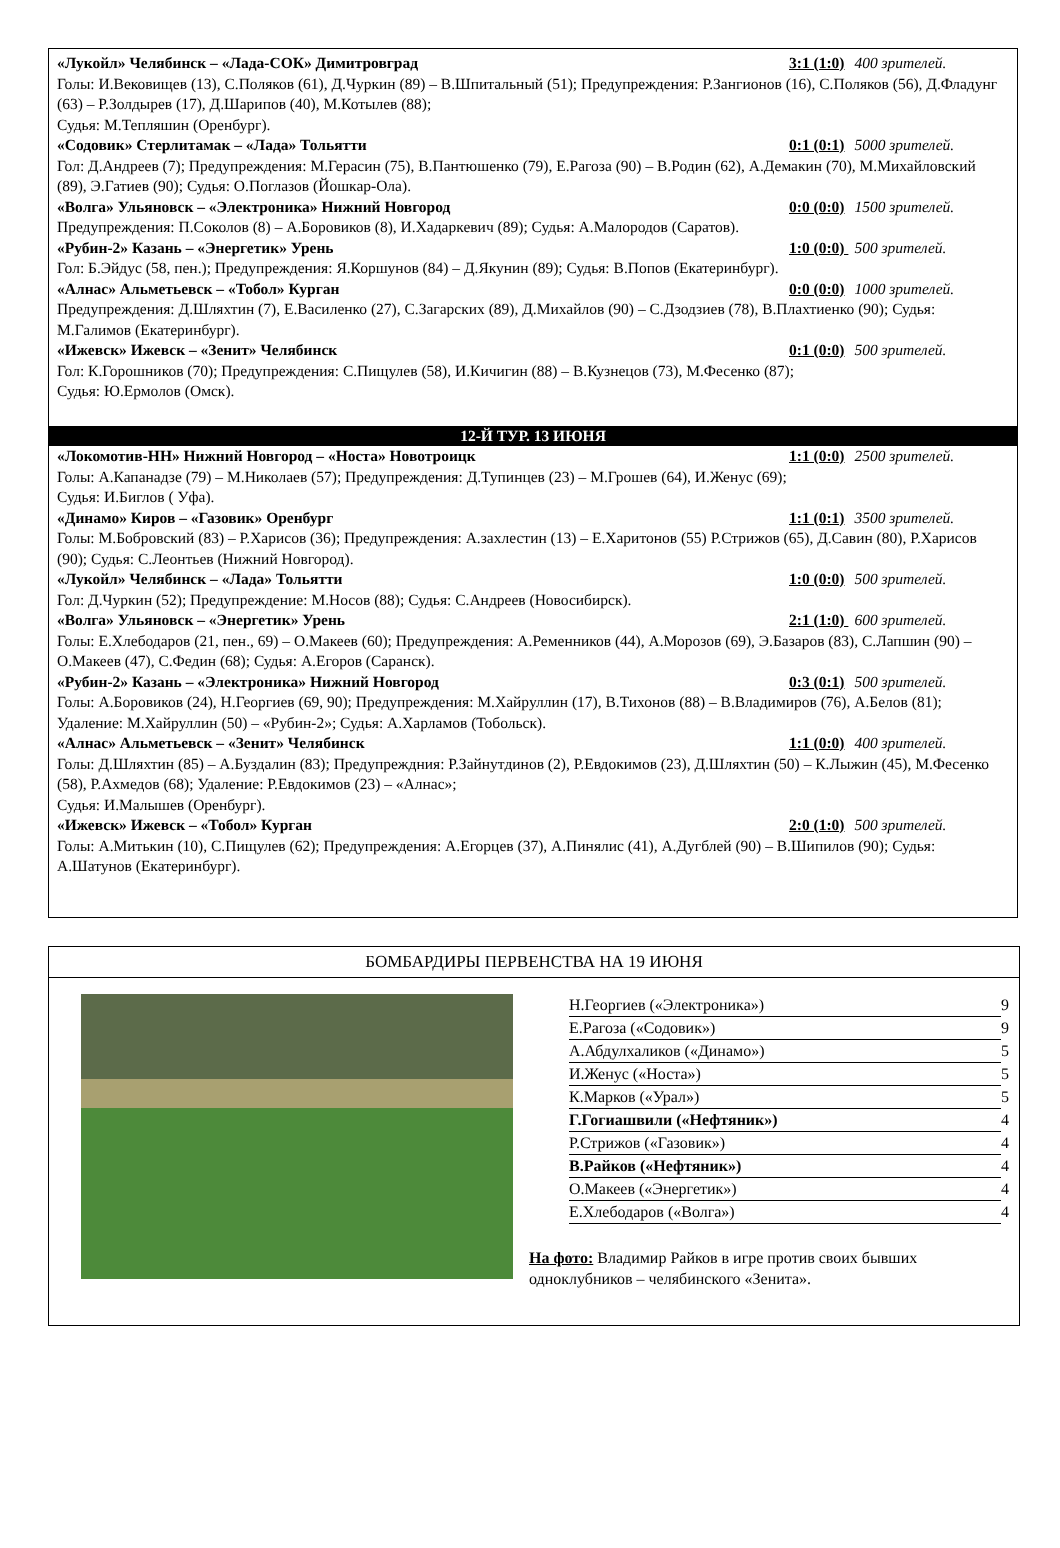«Лукойл» Челябинск – «Лада-СОК» Димитровград 3:1 (1:0) 400 зрителей.
Голы: И.Вековищев (13), С.Поляков (61), Д.Чуркин (89) – В.Шпитальный (51); Предупреждения: Р.Зангионов (16), С.Поляков (56), Д.Фладунг (63) – Р.Золдырев (17), Д.Шарипов (40), М.Котылев (88);
Судья: М.Тепляшин (Оренбург).
«Содовик» Стерлитамак – «Лада» Тольятти 0:1 (0:1) 5000 зрителей.
Гол: Д.Андреев (7); Предупреждения: М.Герасин (75), В.Пантюшенко (79), Е.Рагоза (90) – В.Родин (62), А.Демакин (70), М.Михайловский (89), Э.Гатиев (90); Судья: О.Поглазов (Йошкар-Ола).
«Волга» Ульяновск – «Электроника» Нижний Новгород 0:0 (0:0) 1500 зрителей.
Предупреждения: П.Соколов (8) – А.Боровиков (8), И.Хадаркевич (89); Судья: А.Малородов (Саратов).
«Рубин-2» Казань – «Энергетик» Урень 1:0 (0:0) 500 зрителей.
Гол: Б.Эйдус (58, пен.); Предупреждения: Я.Коршунов (84) – Д.Якунин (89); Судья: В.Попов (Екатеринбург).
«Алнас» Альметьевск – «Тобол» Курган 0:0 (0:0) 1000 зрителей.
Предупреждения: Д.Шляхтин (7), Е.Василенко (27), С.Загарских (89), Д.Михайлов (90) – С.Дзодзиев (78), В.Плахтиенко (90); Судья: М.Галимов (Екатеринбург).
«Ижевск» Ижевск – «Зенит» Челябинск 0:1 (0:0) 500 зрителей.
Гол: К.Горошников (70); Предупреждения: С.Пищулев (58), И.Кичигин (88) – В.Кузнецов (73), М.Фесенко (87);
Судья: Ю.Ермолов (Омск).
12-Й ТУР. 13 ИЮНЯ
«Локомотив-НН» Нижний Новгород – «Носта» Новотроицк 1:1 (0:0) 2500 зрителей.
Голы: А.Капанадзе (79) – М.Николаев (57); Предупреждения: Д.Тупинцев (23) – М.Грошев (64), И.Женус (69);
Судья: И.Биглов ( Уфа).
«Динамо» Киров – «Газовик» Оренбург 1:1 (0:1) 3500 зрителей.
Голы: М.Бобровский (83) – Р.Харисов (36); Предупреждения: А.захлестин (13) – Е.Харитонов (55) Р.Стрижов (65), Д.Савин (80), Р.Харисов (90); Судья: С.Леонтьев (Нижний Новгород).
«Лукойл» Челябинск – «Лада» Тольятти 1:0 (0:0) 500 зрителей.
Гол: Д.Чуркин (52); Предупреждение: М.Носов (88); Судья: С.Андреев (Новосибирск).
«Волга» Ульяновск – «Энергетик» Урень 2:1 (1:0) 600 зрителей.
Голы: Е.Хлебодаров (21, пен., 69) – О.Макеев (60); Предупреждения: А.Ременников (44), А.Морозов (69), Э.Базаров (83), С.Лапшин (90) – О.Макеев (47), С.Федин (68); Судья: А.Егоров (Саранск).
«Рубин-2» Казань – «Электроника» Нижний Новгород 0:3 (0:1) 500 зрителей.
Голы: А.Боровиков (24), Н.Георгиев (69, 90); Предупреждения: М.Хайруллин (17), В.Тихонов (88) – В.Владимиров (76), А.Белов (81); Удаление: М.Хайруллин (50) – «Рубин-2»; Судья: А.Харламов (Тобольск).
«Алнас» Альметьевск – «Зенит» Челябинск 1:1 (0:0) 400 зрителей.
Голы: Д.Шляхтин (85) – А.Буздалин (83); Предупреждния: Р.Зайнутдинов (2), Р.Евдокимов (23), Д.Шляхтин (50) – К.Лыжин (45), М.Фесенко (58), Р.Ахмедов (68); Удаление: Р.Евдокимов (23) – «Алнас»;
Судья: И.Малышев (Оренбург).
«Ижевск» Ижевск – «Тобол» Курган 2:0 (1:0) 500 зрителей.
Голы: А.Митькин (10), С.Пищулев (62); Предупреждения: А.Егорцев (37), А.Пинялис (41), А.Дугблей (90) – В.Шипилов (90); Судья: А.Шатунов (Екатеринбург).
БОМБАРДИРЫ ПЕРВЕНСТВА НА 19 ИЮНЯ
Н.Георгиев («Электроника») 9
Е.Рагоза («Содовик») 9
А.Абдулхаликов («Динамо») 5
И.Женус («Носта») 5
К.Марков («Урал») 5
Г.Гогиашвили («Нефтяник») 4
Р.Стрижов («Газовик») 4
В.Райков («Нефтяник») 4
О.Макеев («Энергетик») 4
Е.Хлебодаров («Волга») 4
На фото: Владимир Райков в игре против своих бывших одноклубников – челябинского «Зенита».